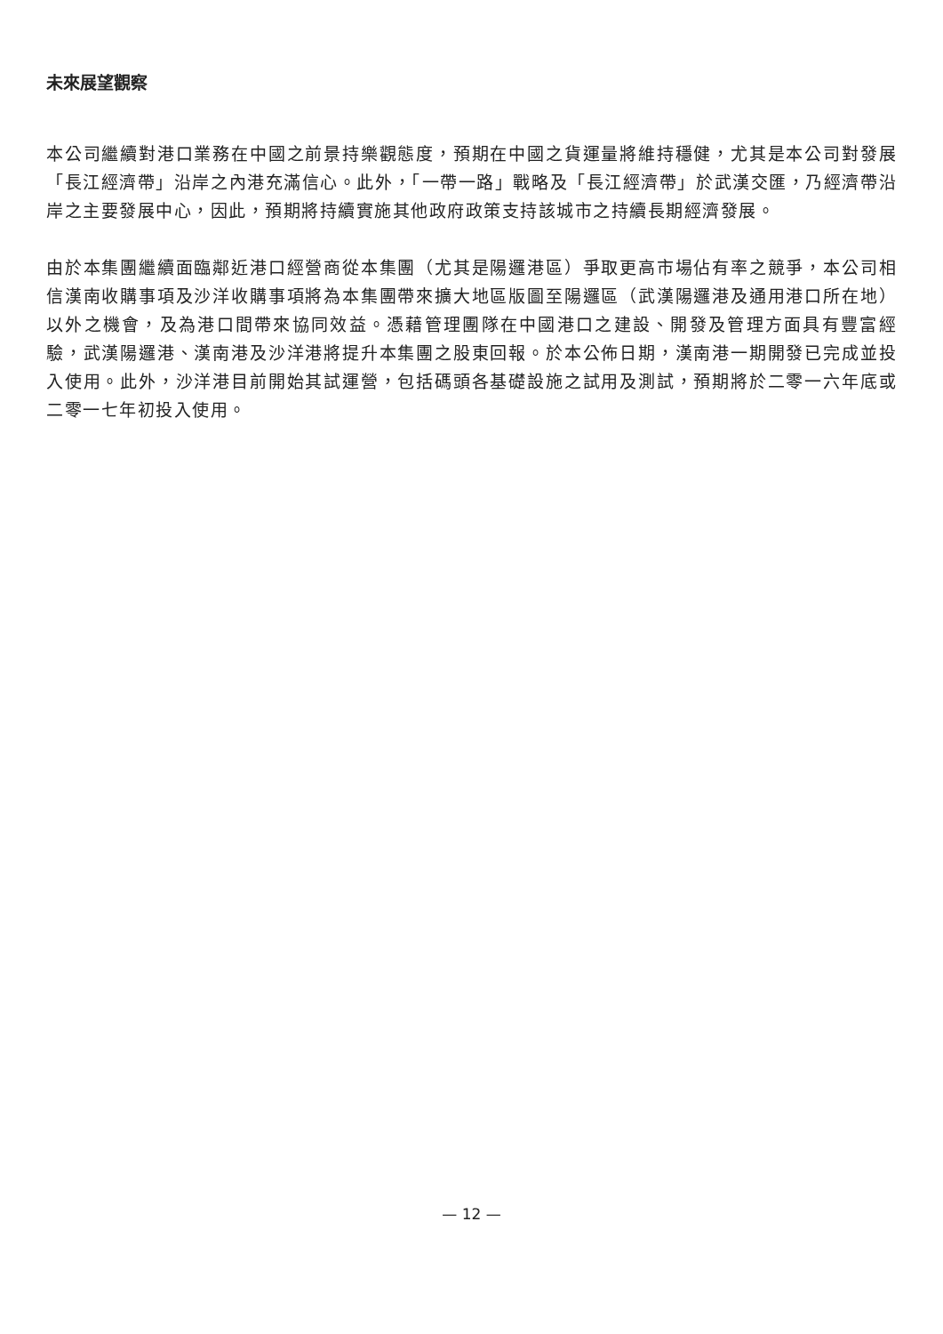未來展望觀察
本公司繼續對港口業務在中國之前景持樂觀態度，預期在中國之貨運量將維持穩健，尤其是本公司對發展「長江經濟帶」沿岸之內港充滿信心。此外，「一帶一路」戰略及「長江經濟帶」於武漢交匯，乃經濟帶沿岸之主要發展中心，因此，預期將持續實施其他政府政策支持該城市之持續長期經濟發展。
由於本集團繼續面臨鄰近港口經營商從本集團（尤其是陽邏港區）爭取更高市場佔有率之競爭，本公司相信漢南收購事項及沙洋收購事項將為本集團帶來擴大地區版圖至陽邏區（武漢陽邏港及通用港口所在地）以外之機會，及為港口間帶來協同效益。憑藉管理團隊在中國港口之建設、開發及管理方面具有豐富經驗，武漢陽邏港、漢南港及沙洋港將提升本集團之股東回報。於本公佈日期，漢南港一期開發已完成並投入使用。此外，沙洋港目前開始其試運營，包括碼頭各基礎設施之試用及測試，預期將於二零一六年底或二零一七年初投入使用。
— 12 —